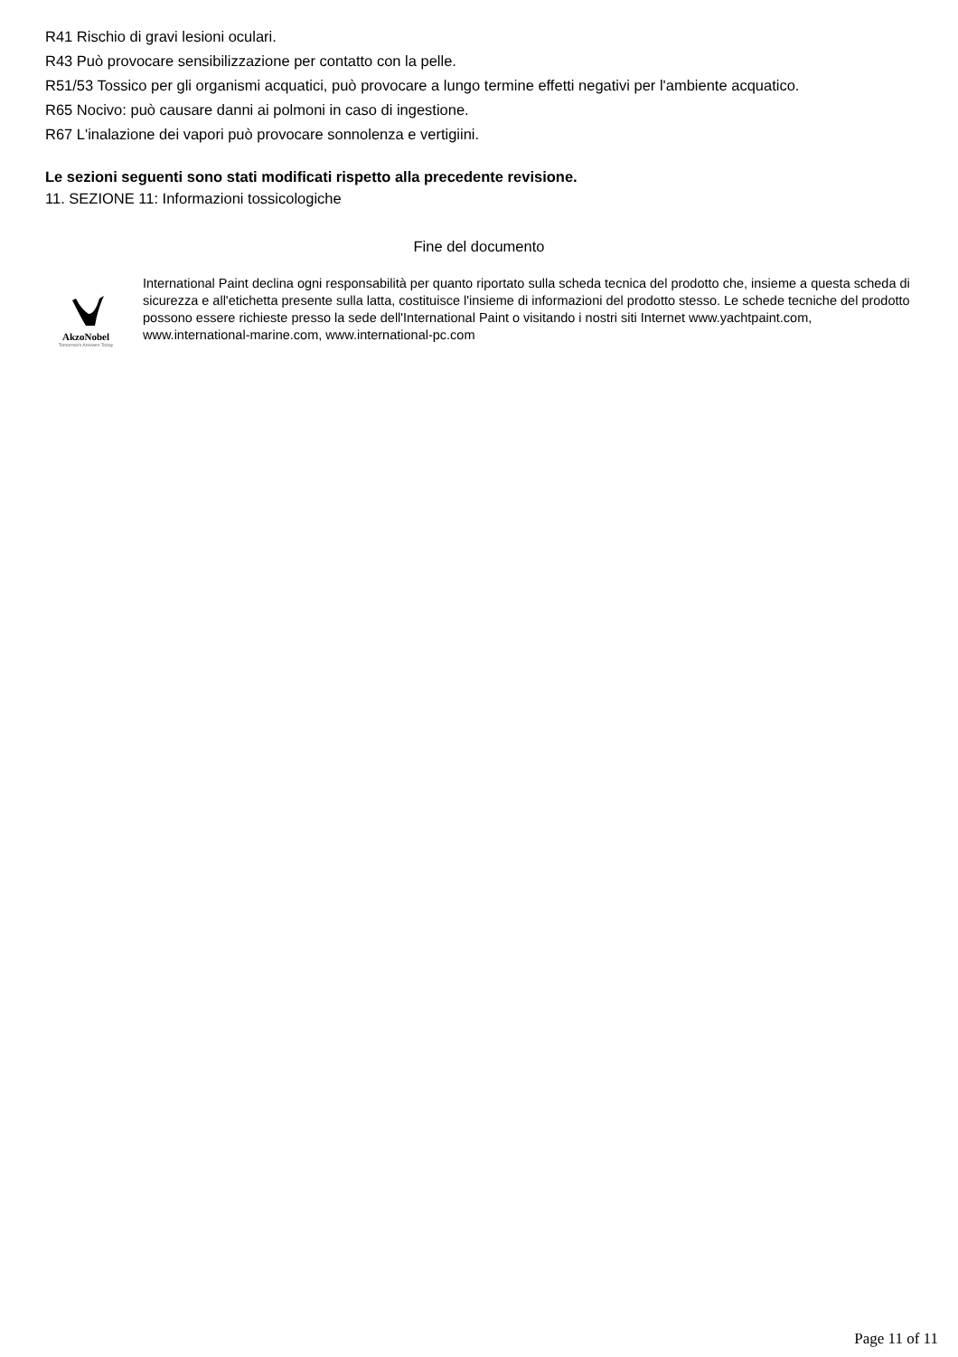R41 Rischio di gravi lesioni oculari.
R43 Può provocare sensibilizzazione per contatto con la pelle.
R51/53 Tossico per gli organismi acquatici, può provocare a lungo termine effetti negativi per l'ambiente acquatico.
R65 Nocivo: può causare danni ai polmoni in caso di ingestione.
R67 L'inalazione dei vapori può provocare sonnolenza e vertigiini.
Le sezioni seguenti sono stati modificati rispetto alla precedente revisione.
11. SEZIONE 11: Informazioni tossicologiche
Fine del documento
AkzoNobel
Tomorrow's Answers Today
International Paint declina ogni responsabilità per quanto riportato sulla scheda tecnica del prodotto che, insieme a questa scheda di sicurezza e all'etichetta presente sulla latta, costituisce l'insieme di informazioni del prodotto stesso. Le schede tecniche del prodotto possono essere richieste presso la sede dell'International Paint o visitando i nostri siti Internet www.yachtpaint.com, www.international-marine.com, www.international-pc.com
Page 11 of 11